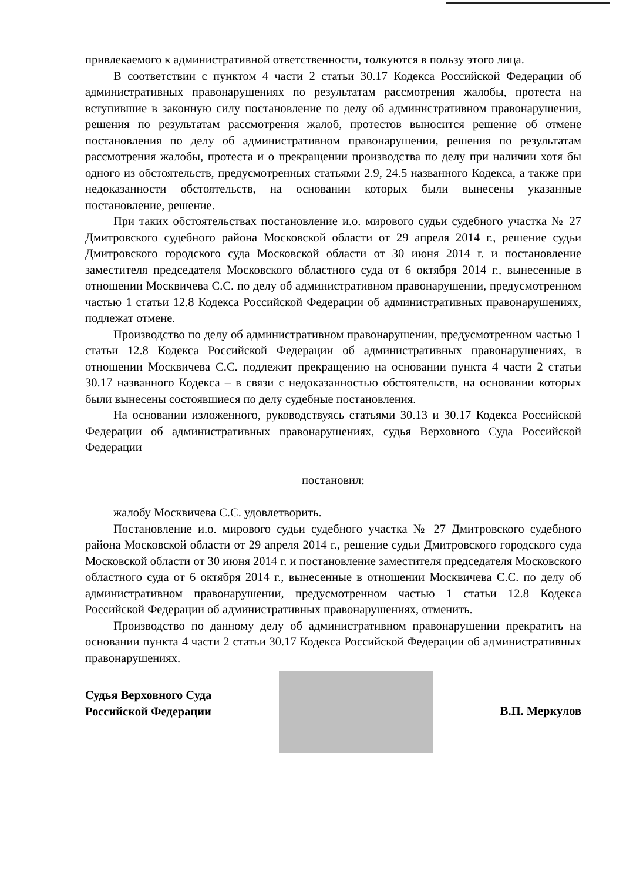привлекаемого к административной ответственности, толкуются в пользу этого лица.
В соответствии с пунктом 4 части 2 статьи 30.17 Кодекса Российской Федерации об административных правонарушениях по результатам рассмотрения жалобы, протеста на вступившие в законную силу постановление по делу об административном правонарушении, решения по результатам рассмотрения жалоб, протестов выносится решение об отмене постановления по делу об административном правонарушении, решения по результатам рассмотрения жалобы, протеста и о прекращении производства по делу при наличии хотя бы одного из обстоятельств, предусмотренных статьями 2.9, 24.5 названного Кодекса, а также при недоказанности обстоятельств, на основании которых были вынесены указанные постановление, решение.
При таких обстоятельствах постановление и.о. мирового судьи судебного участка № 27 Дмитровского судебного района Московской области от 29 апреля 2014 г., решение судьи Дмитровского городского суда Московской области от 30 июня 2014 г. и постановление заместителя председателя Московского областного суда от 6 октября 2014 г., вынесенные в отношении Москвичева С.С. по делу об административном правонарушении, предусмотренном частью 1 статьи 12.8 Кодекса Российской Федерации об административных правонарушениях, подлежат отмене.
Производство по делу об административном правонарушении, предусмотренном частью 1 статьи 12.8 Кодекса Российской Федерации об административных правонарушениях, в отношении Москвичева С.С. подлежит прекращению на основании пункта 4 части 2 статьи 30.17 названного Кодекса – в связи с недоказанностью обстоятельств, на основании которых были вынесены состоявшиеся по делу судебные постановления.
На основании изложенного, руководствуясь статьями 30.13 и 30.17 Кодекса Российской Федерации об административных правонарушениях, судья Верховного Суда Российской Федерации
постановил:
жалобу Москвичева С.С. удовлетворить.
Постановление и.о. мирового судьи судебного участка № 27 Дмитровского судебного района Московской области от 29 апреля 2014 г., решение судьи Дмитровского городского суда Московской области от 30 июня 2014 г. и постановление заместителя председателя Московского областного суда от 6 октября 2014 г., вынесенные в отношении Москвичева С.С. по делу об административном правонарушении, предусмотренном частью 1 статьи 12.8 Кодекса Российской Федерации об административных правонарушениях, отменить.
Производство по данному делу об административном правонарушении прекратить на основании пункта 4 части 2 статьи 30.17 Кодекса Российской Федерации об административных правонарушениях.
Судья Верховного Суда
Российской Федерации
В.П. Меркулов